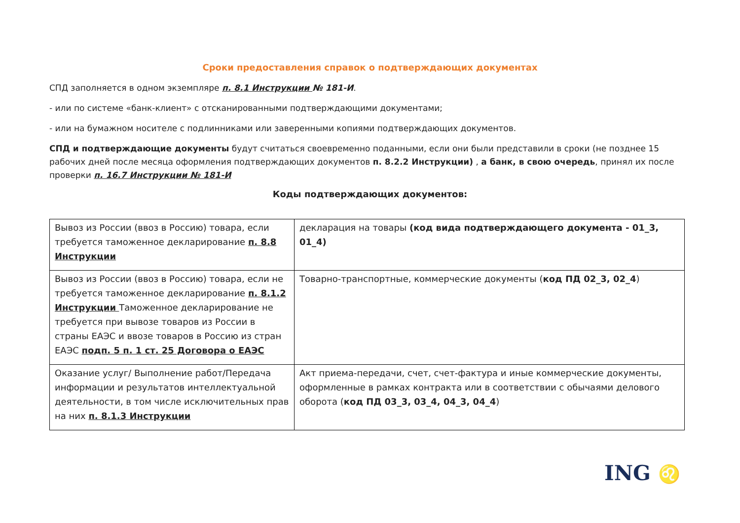Сроки предоставления справок о подтверждающих документах
СПД заполняется в одном экземпляре п. 8.1 Инструкции № 181-И.
- или по системе «банк-клиент» с отсканированными подтверждающими документами;
- или на бумажном носителе с подлинниками или заверенными копиями подтверждающих документов.
СПД и подтверждающие документы будут считаться своевременно поданными, если они были представили в сроки (не позднее 15 рабочих дней после месяца оформления подтверждающих документов п. 8.2.2 Инструкции) , а банк, в свою очередь, принял их после проверки п. 16.7 Инструкции № 181-И
Коды подтверждающих документов:
| Вывоз из России (ввоз в Россию) товара, если требуется таможенное декларирование п. 8.8 Инструкции | декларация на товары (код вида подтверждающего документа - 01_3, 01_4) |
| Вывоз из России (ввоз в Россию) товара, если не требуется таможенное декларирование п. 8.1.2 Инструкции Таможенное декларирование не требуется при вывозе товаров из России в страны ЕАЭС и ввозе товаров в Россию из стран ЕАЭС подп. 5 п. 1 ст. 25 Договора о ЕАЭС | Товарно-транспортные, коммерческие документы ( код ПД 02_3, 02_4 ) |
| Оказание услуг/ Выполнение работ/Передача информации и результатов интеллектуальной деятельности, в том числе исключительных прав на них п. 8.1.3 Инструкции | Акт приема-передачи, счет, счет-фактура и иные коммерческие документы, оформленные в рамках контракта или в соответствии с обычаями делового оборота ( код ПД 03_3, 03_4, 04_3, 04_4 ) |
ING ♌